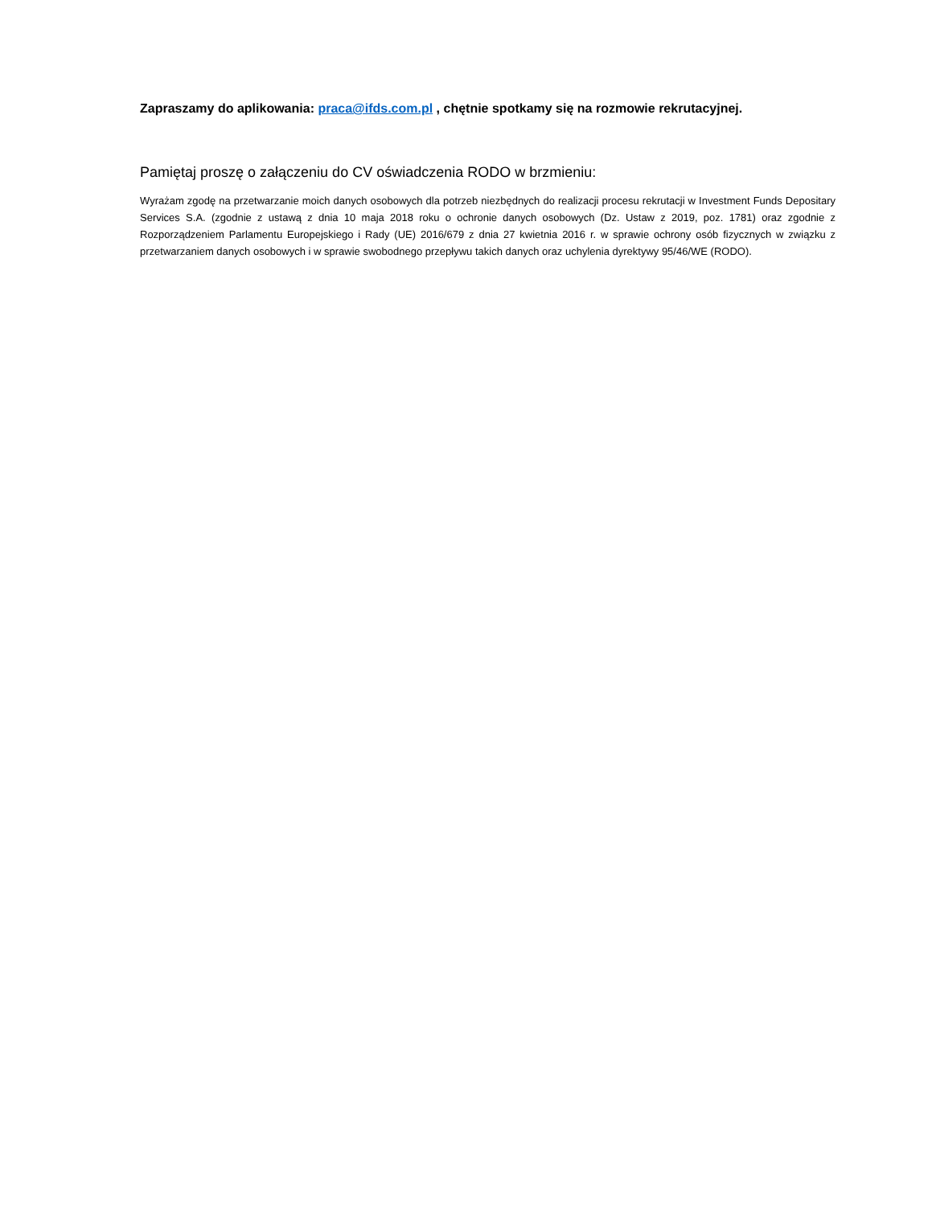Zapraszamy do aplikowania: praca@ifds.com.pl , chętnie spotkamy się na rozmowie rekrutacyjnej.
Pamiętaj proszę o załączeniu do CV oświadczenia RODO w brzmieniu:
Wyrażam zgodę na przetwarzanie moich danych osobowych dla potrzeb niezbędnych do realizacji procesu rekrutacji w Investment Funds Depositary Services S.A. (zgodnie z ustawą z dnia 10 maja 2018 roku o ochronie danych osobowych (Dz. Ustaw z 2019, poz. 1781) oraz zgodnie z Rozporządzeniem Parlamentu Europejskiego i Rady (UE) 2016/679 z dnia 27 kwietnia 2016 r. w sprawie ochrony osób fizycznych w związku z przetwarzaniem danych osobowych i w sprawie swobodnego przepływu takich danych oraz uchylenia dyrektywy 95/46/WE (RODO).